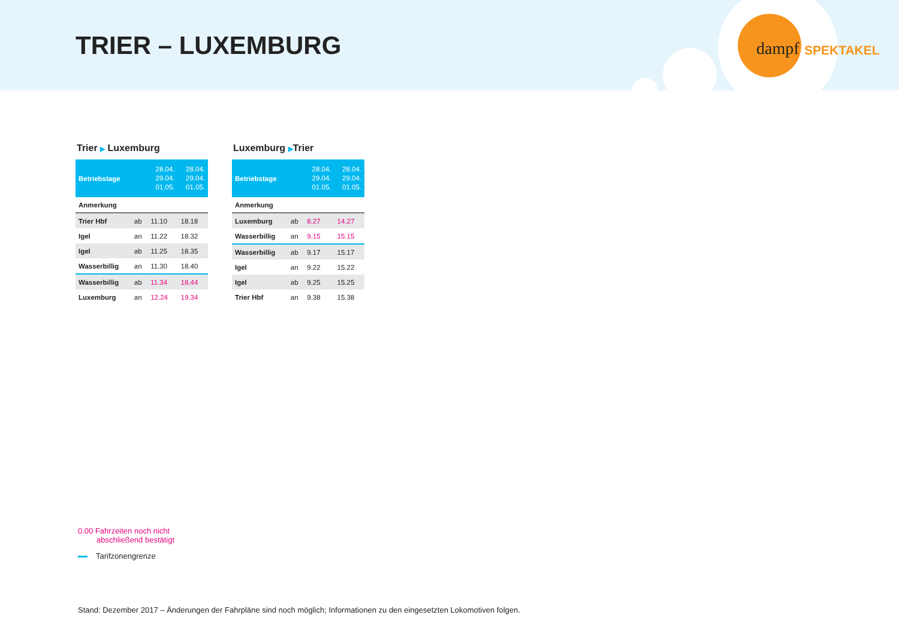TRIER – LUXEMBURG dampf SPEKTAKEL
Trier ▶ Luxemburg
| Betriebstage | | 28.04. 29.04. 01.05. | 28.04. 29.04. 01.05. |
| --- | --- | --- | --- |
| Anmerkung | | | |
| Trier Hbf | ab | 11.10 | 18.18 |
| Igel | an | 11.22 | 18.32 |
| Igel | ab | 11.25 | 18.35 |
| Wasserbillig | an | 11.30 | 18.40 |
| Wasserbillig | ab | 11.34 | 18.44 |
| Luxemburg | an | 12.24 | 19.34 |
Luxemburg ▶Trier
| Betriebstage | | 28.04. 29.04. 01.05. | 28.04. 29.04. 01.05. |
| --- | --- | --- | --- |
| Anmerkung | | | |
| Luxemburg | ab | 8.27 | 14.27 |
| Wasserbillig | an | 9.15 | 15.15 |
| Wasserbillig | ab | 9.17 | 15.17 |
| Igel | an | 9.22 | 15.22 |
| Igel | ab | 9.25 | 15.25 |
| Trier Hbf | an | 9.38 | 15.38 |
0.00 Fahrzeiten noch nicht
abschließend bestätigt
Tarifzonengrenze
Stand: Dezember 2017 – Änderungen der Fahrpläne sind noch möglich; Informationen zu den eingesetzten Lokomotiven folgen.